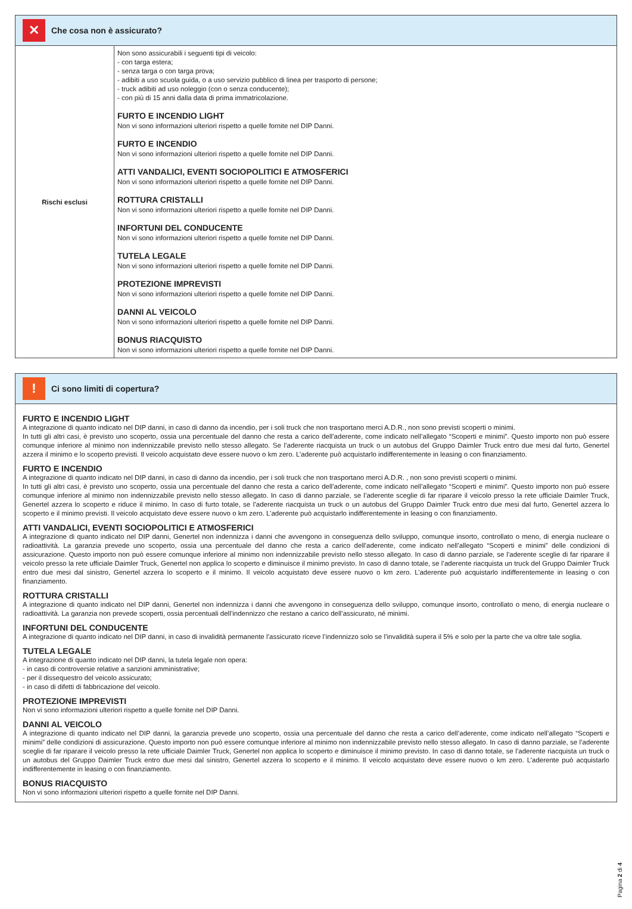✕
Che cosa non è assicurato?
| Rischi esclusi | Non sono assicurabili i seguenti tipi di veicolo: - con targa estera; - senza targa o con targa prova; - adibiti a uso scuola guida, o a uso servizio pubblico di linea per trasporto di persone; - truck adibiti ad uso noleggio (con o senza conducente); - con più di 15 anni dalla data di prima immatricolazione. FURTO E INCENDIO LIGHT Non vi sono informazioni ulteriori rispetto a quelle fornite nel DIP Danni. FURTO E INCENDIO Non vi sono informazioni ulteriori rispetto a quelle fornite nel DIP Danni. ATTI VANDALICI, EVENTI SOCIOPOLITICI E ATMOSFERICI Non vi sono informazioni ulteriori rispetto a quelle fornite nel DIP Danni. ROTTURA CRISTALLI Non vi sono informazioni ulteriori rispetto a quelle fornite nel DIP Danni. INFORTUNI DEL CONDUCENTE Non vi sono informazioni ulteriori rispetto a quelle fornite nel DIP Danni. TUTELA LEGALE Non vi sono informazioni ulteriori rispetto a quelle fornite nel DIP Danni. PROTEZIONE IMPREVISTI Non vi sono informazioni ulteriori rispetto a quelle fornite nel DIP Danni. DANNI AL VEICOLO Non vi sono informazioni ulteriori rispetto a quelle fornite nel DIP Danni. BONUS RIACQUISTO Non vi sono informazioni ulteriori rispetto a quelle fornite nel DIP Danni. |
!
Ci sono limiti di copertura?
FURTO E INCENDIO LIGHT
A integrazione di quanto indicato nel DIP danni, in caso di danno da incendio, per i soli truck che non trasportano merci A.D.R., non sono previsti scoperti o minimi.
In tutti gli altri casi, è previsto uno scoperto, ossia una percentuale del danno che resta a carico dell’aderente, come indicato nell’allegato “Scoperti e minimi”. Questo importo non può essere comunque inferiore al minimo non indennizzabile previsto nello stesso allegato. Se l’aderente riacquista un truck o un autobus del Gruppo Daimler Truck entro due mesi dal furto, Genertel azzera il minimo e lo scoperto previsti. Il veicolo acquistato deve essere nuovo o km zero. L’aderente può acquistarlo indifferentemente in leasing o con finanziamento.
FURTO E INCENDIO
A integrazione di quanto indicato nel DIP danni, in caso di danno da incendio, per i soli truck che non trasportano merci A.D.R. , non sono previsti scoperti o minimi.
In tutti gli altri casi, è previsto uno scoperto, ossia una percentuale del danno che resta a carico dell’aderente, come indicato nell’allegato “Scoperti e minimi”. Questo importo non può essere comunque inferiore al minimo non indennizzabile previsto nello stesso allegato. In caso di danno parziale, se l’aderente sceglie di far riparare il veicolo presso la rete ufficiale Daimler Truck, Genertel azzera lo scoperto e riduce il minimo. In caso di furto totale, se l’aderente riacquista un truck o un autobus del Gruppo Daimler Truck entro due mesi dal furto, Genertel azzera lo scoperto e il minimo previsti. Il veicolo acquistato deve essere nuovo o km zero. L’aderente può acquistarlo indifferentemente in leasing o con finanziamento.
ATTI VANDALICI, EVENTI SOCIOPOLITICI E ATMOSFERICI
A integrazione di quanto indicato nel DIP danni, Genertel non indennizza i danni che avvengono in conseguenza dello sviluppo, comunque insorto, controllato o meno, di energia nucleare o radioattività. La garanzia prevede uno scoperto, ossia una percentuale del danno che resta a carico dell’aderente, come indicato nell’allegato “Scoperti e minimi” delle condizioni di assicurazione. Questo importo non può essere comunque inferiore al minimo non indennizzabile previsto nello stesso allegato. In caso di danno parziale, se l’aderente sceglie di far riparare il veicolo presso la rete ufficiale Daimler Truck, Genertel non applica lo scoperto e diminuisce il minimo previsto. In caso di danno totale, se l’aderente riacquista un truck del Gruppo Daimler Truck entro due mesi dal sinistro, Genertel azzera lo scoperto e il minimo. Il veicolo acquistato deve essere nuovo o km zero. L’aderente può acquistarlo indifferentemente in leasing o con finanziamento.
ROTTURA CRISTALLI
A integrazione di quanto indicato nel DIP danni, Genertel non indennizza i danni che avvengono in conseguenza dello sviluppo, comunque insorto, controllato o meno, di energia nucleare o radioattività. La garanzia non prevede scoperti, ossia percentuali dell’indennizzo che restano a carico dell’assicurato, né minimi.
INFORTUNI DEL CONDUCENTE
A integrazione di quanto indicato nel DIP danni, in caso di invalidità permanente l’assicurato riceve l’indennizzo solo se l’invalidità supera il 5% e solo per la parte che va oltre tale soglia.
TUTELA LEGALE
A integrazione di quanto indicato nel DIP danni, la tutela legale non opera:
- in caso di controversie relative a sanzioni amministrative;
- per il dissequestro del veicolo assicurato;
- in caso di difetti di fabbricazione del veicolo.
PROTEZIONE IMPREVISTI
Non vi sono informazioni ulteriori rispetto a quelle fornite nel DIP Danni.
DANNI AL VEICOLO
A integrazione di quanto indicato nel DIP danni, la garanzia prevede uno scoperto, ossia una percentuale del danno che resta a carico dell’aderente, come indicato nell’allegato “Scoperti e minimi” delle condizioni di assicurazione. Questo importo non può essere comunque inferiore al minimo non indennizzabile previsto nello stesso allegato. In caso di danno parziale, se l’aderente sceglie di far riparare il veicolo presso la rete ufficiale Daimler Truck, Genertel non applica lo scoperto e diminuisce il minimo previsto. In caso di danno totale, se l’aderente riacquista un truck o un autobus del Gruppo Daimler Truck entro due mesi dal sinistro, Genertel azzera lo scoperto e il minimo. Il veicolo acquistato deve essere nuovo o km zero. L’aderente può acquistarlo indifferentemente in leasing o con finanziamento.
BONUS RIACQUISTO
Non vi sono informazioni ulteriori rispetto a quelle fornite nel DIP Danni.
Pagina 2 di 4